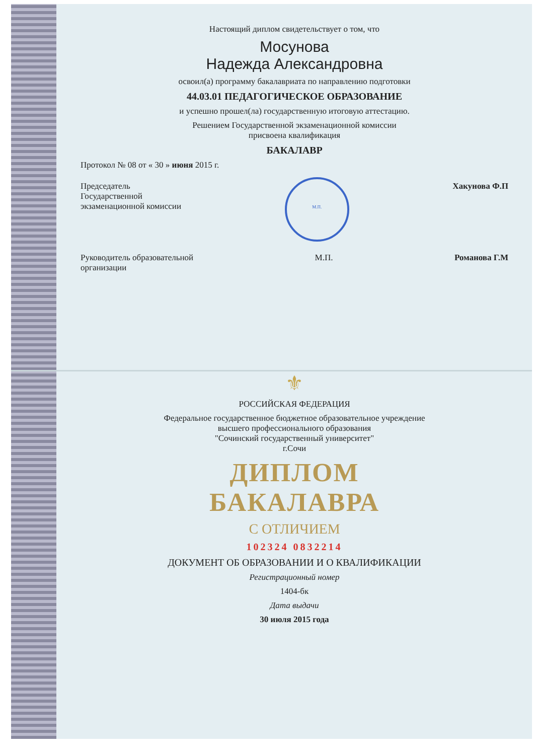Настоящий диплом свидетельствует о том, что
Мосунова
Надежда Александровна
освоил(а) программу бакалавриата по направлению подготовки
44.03.01 ПЕДАГОГИЧЕСКОЕ ОБРАЗОВАНИЕ
и успешно прошел(ла) государственную итоговую аттестацию.
Решением Государственной экзаменационной комиссии
присвоена квалификация
БАКАЛАВР
Протокол № 08 от « 30 » июня 2015 г.
Председатель
Государственной
экзаменационной комиссии
М.П.
Хакунова Ф.П
Руководитель образовательной
организации
М.П. Романова Г.М
⚜
РОССИЙСКАЯ ФЕДЕРАЦИЯ
Федеральное государственное бюджетное образовательное учреждение
высшего профессионального образования
"Сочинский государственный университет"
г.Сочи
ДИПЛОМ
БАКАЛАВРА
С ОТЛИЧИЕМ
102324 0832214
ДОКУМЕНТ ОБ ОБРАЗОВАНИИ И О КВАЛИФИКАЦИИ
Регистрационный номер
1404-бк
Дата выдачи
30 июля 2015 года